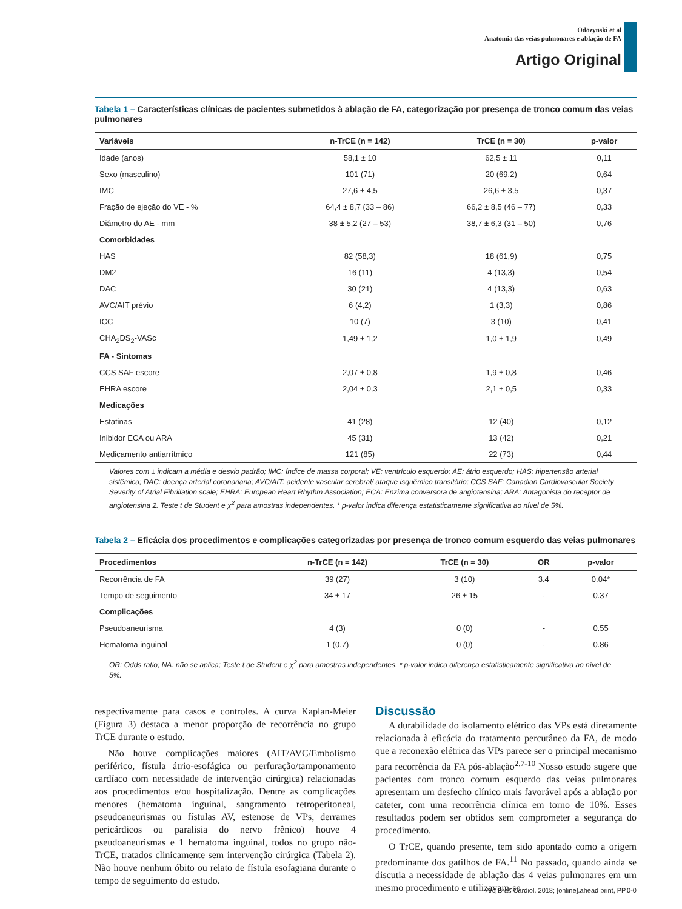Odozynski et al
Anatomia das veias pulmonares e ablação de FA
Artigo Original
Tabela 1 – Características clínicas de pacientes submetidos à ablação de FA, categorização por presença de tronco comum das veias pulmonares
| Variáveis | n-TrCE (n = 142) | TrCE (n = 30) | p-valor |
| --- | --- | --- | --- |
| Idade (anos) | 58,1 ± 10 | 62,5 ± 11 | 0,11 |
| Sexo (masculino) | 101 (71) | 20 (69,2) | 0,64 |
| IMC | 27,6 ± 4,5 | 26,6 ± 3,5 | 0,37 |
| Fração de ejeção do VE - % | 64,4 ± 8,7 (33 – 86) | 66,2 ± 8,5 (46 – 77) | 0,33 |
| Diâmetro do AE - mm | 38 ± 5,2 (27 – 53) | 38,7 ± 6,3 (31 – 50) | 0,76 |
| Comorbidades | | | |
| HAS | 82 (58,3) | 18 (61,9) | 0,75 |
| DM2 | 16 (11) | 4 (13,3) | 0,54 |
| DAC | 30 (21) | 4 (13,3) | 0,63 |
| AVC/AIT prévio | 6 (4,2) | 1 (3,3) | 0,86 |
| ICC | 10 (7) | 3 (10) | 0,41 |
| CHA<sub>2</sub>DS<sub>2</sub>-VASc | 1,49 ± 1,2 | 1,0 ± 1,9 | 0,49 |
| FA - Sintomas | | | |
| CCS SAF escore | 2,07 ± 0,8 | 1,9 ± 0,8 | 0,46 |
| EHRA escore | 2,04 ± 0,3 | 2,1 ± 0,5 | 0,33 |
| Medicações | | | |
| Estatinas | 41 (28) | 12 (40) | 0,12 |
| Inibidor ECA ou ARA | 45 (31) | 13 (42) | 0,21 |
| Medicamento antiarrítmico | 121 (85) | 22 (73) | 0,44 |
Valores com ± indicam a média e desvio padrão; IMC: índice de massa corporal; VE: ventrículo esquerdo; AE: átrio esquerdo; HAS: hipertensão arterial sistêmica; DAC: doença arterial coronariana; AVC/AIT: acidente vascular cerebral/ ataque isquêmico transitório; CCS SAF: Canadian Cardiovascular Society Severity of Atrial Fibrillation scale; EHRA: European Heart Rhythm Association; ECA: Enzima conversora de angiotensina; ARA: Antagonista do receptor de angiotensina 2. Teste t de Student e χ<sup>2</sup> para amostras independentes. * p-valor indica diferença estatisticamente significativa ao nível de 5%.
Tabela 2 – Eficácia dos procedimentos e complicações categorizadas por presença de tronco comum esquerdo das veias pulmonares
| Procedimentos | n-TrCE (n = 142) | TrCE (n = 30) | OR | p-valor |
| --- | --- | --- | --- | --- |
| Recorrência de FA | 39 (27) | 3 (10) | 3.4 | 0.04* |
| Tempo de seguimento | 34 ± 17 | 26 ± 15 | - | 0.37 |
| Complicações | | | | |
| Pseudoaneurisma | 4 (3) | 0 (0) | - | 0.55 |
| Hematoma inguinal | 1 (0.7) | 0 (0) | - | 0.86 |
OR: Odds ratio; NA: não se aplica; Teste t de Student e χ<sup>2</sup> para amostras independentes. * p-valor indica diferença estatisticamente significativa ao nível de 5%.
respectivamente para casos e controles. A curva Kaplan-Meier (Figura 3) destaca a menor proporção de recorrência no grupo TrCE durante o estudo.
Não houve complicações maiores (AIT/AVC/Embolismo periférico, fístula átrio-esofágica ou perfuração/tamponamento cardíaco com necessidade de intervenção cirúrgica) relacionadas aos procedimentos e/ou hospitalização. Dentre as complicações menores (hematoma inguinal, sangramento retroperitoneal, pseudoaneurismas ou fístulas AV, estenose de VPs, derrames pericárdicos ou paralisia do nervo frênico) houve 4 pseudoaneurismas e 1 hematoma inguinal, todos no grupo não-TrCE, tratados clinicamente sem intervenção cirúrgica (Tabela 2). Não houve nenhum óbito ou relato de fístula esofagiana durante o tempo de seguimento do estudo.
Discussão
A durabilidade do isolamento elétrico das VPs está diretamente relacionada à eficácia do tratamento percutâneo da FA, de modo que a reconexão elétrica das VPs parece ser o principal mecanismo para recorrência da FA pós-ablação<sup>2,7-10</sup> Nosso estudo sugere que pacientes com tronco comum esquerdo das veias pulmonares apresentam um desfecho clínico mais favorável após a ablação por cateter, com uma recorrência clínica em torno de 10%. Esses resultados podem ser obtidos sem comprometer a segurança do procedimento.
O TrCE, quando presente, tem sido apontado como a origem predominante dos gatilhos de FA.<sup>11</sup> No passado, quando ainda se discutia a necessidade de ablação das 4 veias pulmonares em um mesmo procedimento e utilizavam-se
Arq Bras Cardiol. 2018; [online].ahead print, PP.0-0